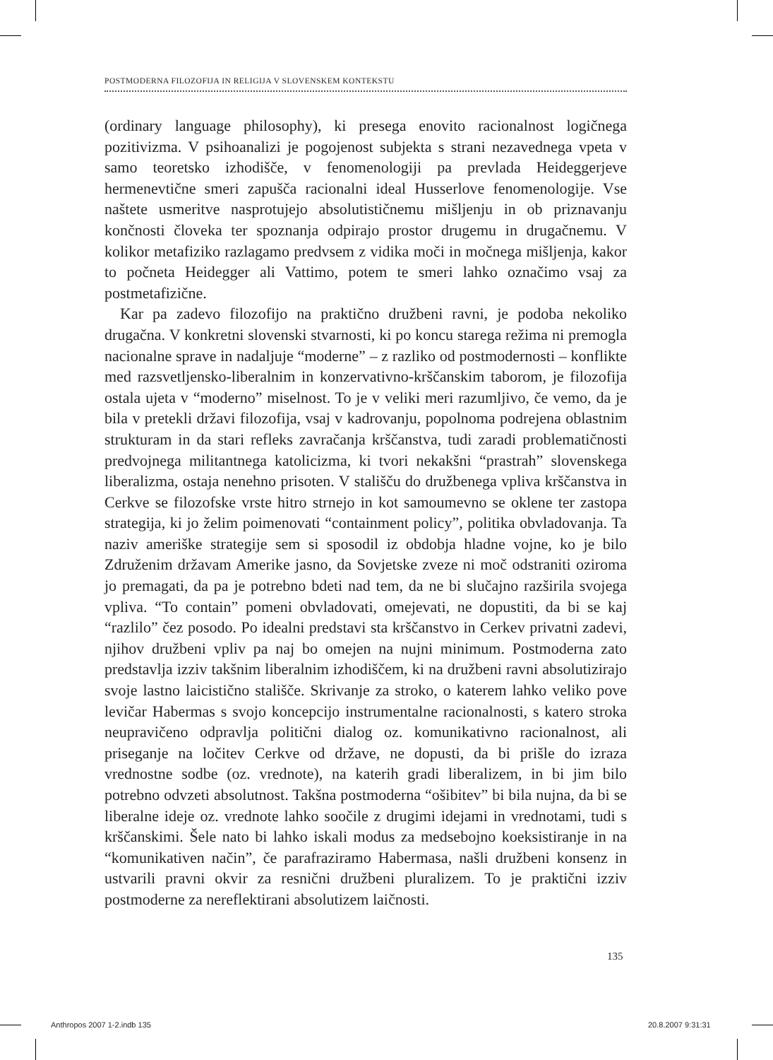POSTMODERNA FILOZOFIJA IN RELIGIJA V SLOVENSKEM KONTEKSTU
(ordinary language philosophy), ki presega enovito racionalnost logičnega pozitivizma. V psihoanalizi je pogojenost subjekta s strani nezavednega vpeta v samo teoretsko izhodišče, v fenomenologiji pa prevlada Heideggerjeve hermenevtične smeri zapušča racionalni ideal Husserlove fenomenologije. Vse naštete usmeritve nasprotujejo absolutističnemu mišljenju in ob priznavanju končnosti človeka ter spoznanja odpirajo prostor drugemu in drugačnemu. V kolikor metafiziko razlagamo predvsem z vidika moči in močnega mišljenja, kakor to počneta Heidegger ali Vattimo, potem te smeri lahko označimo vsaj za postmetafizične.
Kar pa zadevo filozofijo na praktično družbeni ravni, je podoba nekoliko drugačna. V konkretni slovenski stvarnosti, ki po koncu starega režima ni premogla nacionalne sprave in nadaljuje “moderne” – z razliko od postmodernosti – konflikte med razsvetljensko-liberalnim in konzervativno-krščanskim taborom, je filozofija ostala ujeta v “moderno” miselnost. To je v veliki meri razumljivo, če vemo, da je bila v pretekli državi filozofija, vsaj v kadrovanju, popolnoma podrejena oblastnim strukturam in da stari refleks zavračanja krščanstva, tudi zaradi problematičnosti predvojnega militantnega katolicizma, ki tvori nekakšni “prastrah” slovenskega liberalizma, ostaja nenehno prisoten. V stališču do družbenega vpliva krščanstva in Cerkve se filozofske vrste hitro strnejo in kot samoumevno se oklene ter zastopa strategija, ki jo želim poimenovati “containment policy”, politika obvladovanja. Ta naziv ameriške strategije sem si sposodil iz obdobja hladne vojne, ko je bilo Združenim državam Amerike jasno, da Sovjetske zveze ni moč odstraniti oziroma jo premagati, da pa je potrebno bdeti nad tem, da ne bi slučajno razširila svojega vpliva. “To contain” pomeni obvladovati, omejevati, ne dopustiti, da bi se kaj “razlilo” čez posodo. Po idealni predstavi sta krščanstvo in Cerkev privatni zadevi, njihov družbeni vpliv pa naj bo omejen na nujni minimum. Postmoderna zato predstavlja izziv takšnim liberalnim izhodiščem, ki na družbeni ravni absolutizirajo svoje lastno laicistično stališče. Skrivanje za stroko, o katerem lahko veliko pove levičar Habermas s svojo koncepcijo instrumentalne racionalnosti, s katero stroka neupravičeno odpravlja politični dialog oz. komunikativno racionalnost, ali priseganje na ločitev Cerkve od države, ne dopusti, da bi prišle do izraza vrednostne sodbe (oz. vrednote), na katerih gradi liberalizem, in bi jim bilo potrebno odvzeti absolutnost. Takšna postmoderna “ošibitev” bi bila nujna, da bi se liberalne ideje oz. vrednote lahko soočile z drugimi idejami in vrednotami, tudi s krščanskimi. Šele nato bi lahko iskali modus za medsebojno koeksistiranje in na “komunikativen način”, če parafraziramo Habermasa, našli družbeni konsenz in ustvarili pravni okvir za resnični družbeni pluralizem. To je praktični izziv postmoderne za nereflektirani absolutizem laičnosti.
135
Anthropos 2007 1-2.indb 135 20.8.2007 9:31:31